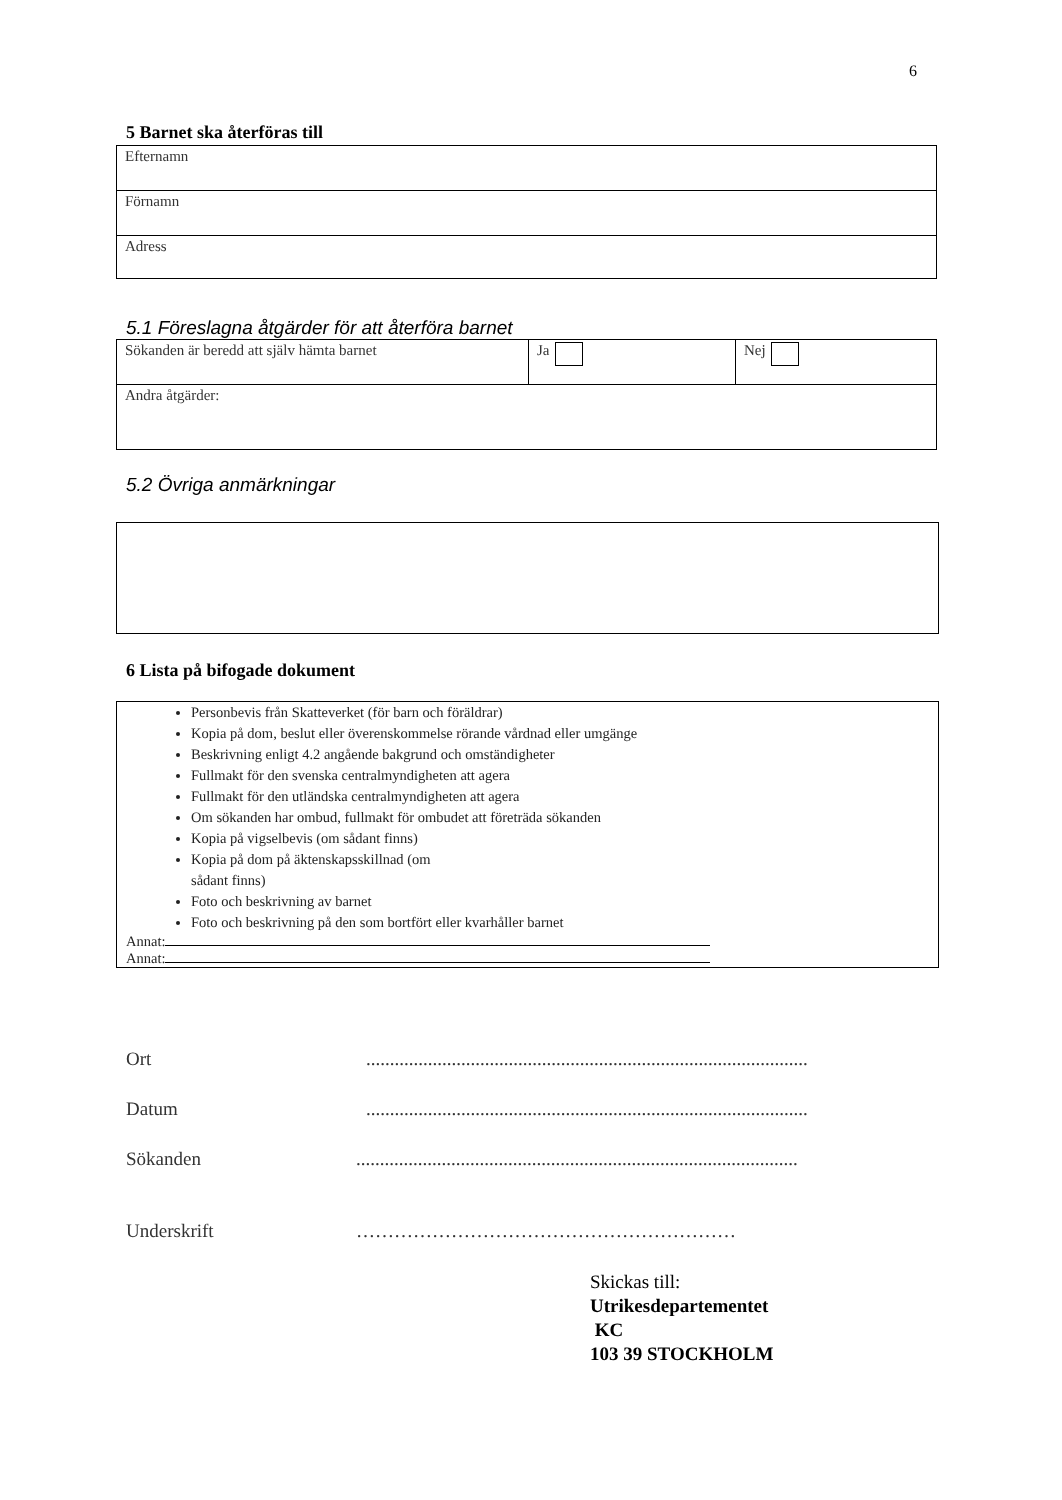6
5 Barnet ska återföras till
| Efternamn |
| Förnamn |
| Adress |
5.1 Föreslagna åtgärder för att återföra barnet
| Sökanden är beredd att själv hämta barnet | Ja | Nej |
| Andra åtgärder: | | |
5.2 Övriga anmärkningar
6 Lista på bifogade dokument
Personbevis från Skatteverket (för barn och föräldrar)
Kopia på dom, beslut eller överenskommelse rörande vårdnad eller umgänge
Beskrivning enligt 4.2 angående bakgrund och omständigheter
Fullmakt för den svenska centralmyndigheten att agera
Fullmakt för den utländska centralmyndigheten att agera
Om sökanden har ombud, fullmakt för ombudet att företräda sökanden
Kopia på vigselbevis (om sådant finns)
Kopia på dom på äktenskapsskillnad (om
sådant finns)
Foto och beskrivning av barnet
Foto och beskrivning på den som bortfört eller kvarhåller barnet
Annat:
Annat:
Ort.............................................................................................
Datum.............................................................................................
Sökanden.............................................................................................
Underskrift ……………………………………………………
Skickas till:
Utrikesdepartementet
KC
103 39 STOCKHOLM